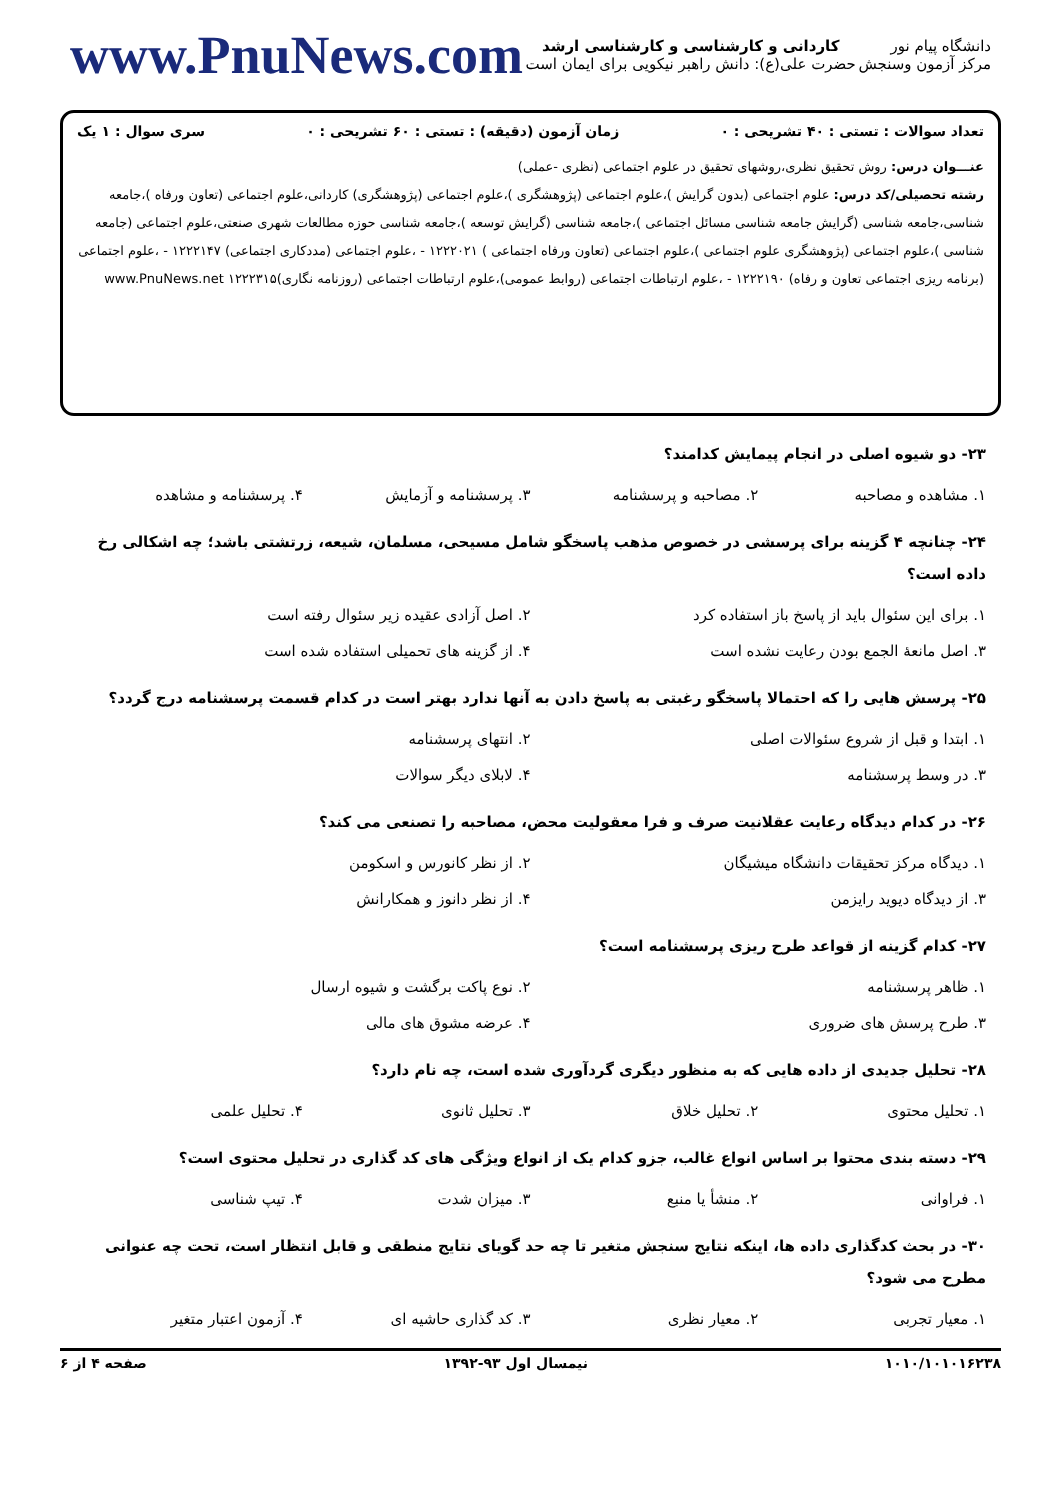دانشگاه پیام نور
مرکز آزمون وسنجش
کاردانی و کارشناسی و کارشناسی ارشد
حضرت علی(ع): دانش راهبر نیکویی برای ایمان است
www.PnuNews.com
تعداد سوالات : تستی : ۴۰ تشریحی : ۰ زمان آزمون (دقیقه) : تستی : ۶۰ تشریحی : ۰ سری سوال : ۱ یک
عنـــوان درس: روش تحقیق نظری،روشهای تحقیق در علوم اجتماعی (نظری -عملی)
رشته تحصیلی/کد درس: علوم اجتماعی (بدون گرایش )،علوم اجتماعی (پژوهشگری )،علوم اجتماعی (پژوهشگری) کاردانی،علوم اجتماعی (تعاون ورفاه )،جامعه شناسی،جامعه شناسی (گرایش جامعه شناسی مسائل اجتماعی )،جامعه شناسی (گرایش توسعه )،جامعه شناسی حوزه مطالعات شهری صنعتی،علوم اجتماعی (جامعه شناسی )،علوم اجتماعی (پژوهشگری علوم اجتماعی )،علوم اجتماعی (تعاون ورفاه اجتماعی ) ۱۲۲۲۰۲۱ - ،علوم اجتماعی (مددکاری اجتماعی) ۱۲۲۲۱۴۷ - ،علوم اجتماعی (برنامه ریزی اجتماعی تعاون و رفاه) ۱۲۲۲۱۹۰ - ،علوم ارتباطات اجتماعی (روابط عمومی)،علوم ارتباطات اجتماعی (روزنامه نگاری)۱۲۲۲۳۱۵ www.PnuNews.net
۲۳- دو شیوه اصلی در انجام پیمایش کدامند؟
۱. مشاهده و مصاحبه ۲. مصاحبه و پرسشنامه ۳. پرسشنامه و آزمایش ۴. پرسشنامه و مشاهده
۲۴- چنانچه ۴ گزینه برای پرسشی در خصوص مذهب پاسخگو شامل مسیحی، مسلمان، شیعه، زرتشتی باشد؛ چه اشکالی رخ داده است؟
۱. برای این سئوال باید از پاسخ باز استفاده کرد ۲. اصل آزادی عقیده زیر سئوال رفته است ۳. اصل مانعهٔ الجمع بودن رعایت نشده است ۴. از گزینه های تحمیلی استفاده شده است
۲۵- پرسش هایی را که احتمالا پاسخگو رغبتی به پاسخ دادن به آنها ندارد بهتر است در کدام قسمت پرسشنامه درج گردد؟
۱. ابتدا و قبل از شروع سئوالات اصلی ۲. انتهای پرسشنامه ۳. در وسط پرسشنامه ۴. لابلای دیگر سوالات
۲۶- در کدام دیدگاه رعایت عقلانیت صرف و فرا معقولیت محض، مصاحبه را تصنعی می کند؟
۱. دیدگاه مرکز تحقیقات دانشگاه میشیگان ۲. از نظر کانورس و اسکومن ۳. از دیدگاه دیوید رایزمن ۴. از نظر دانوز و همکارانش
۲۷- کدام گزینه از قواعد طرح ریزی پرسشنامه است؟
۱. ظاهر پرسشنامه ۲. نوع پاکت برگشت و شیوه ارسال ۳. طرح پرسش های ضروری ۴. عرضه مشوق های مالی
۲۸- تحلیل جدیدی از داده هایی که به منظور دیگری گردآوری شده است، چه نام دارد؟
۱. تحلیل محتوی ۲. تحلیل خلاق ۳. تحلیل ثانوی ۴. تحلیل علمی
۲۹- دسته بندی محتوا بر اساس انواع غالب، جزو کدام یک از انواع ویژگی های کد گذاری در تحلیل محتوی است؟
۱. فراوانی ۲. منشأ یا منبع ۳. میزان شدت ۴. تیپ شناسی
۳۰- در بحث کدگذاری داده ها، اینکه نتایج سنجش متغیر تا چه حد گویای نتایج منطقی و قابل انتظار است، تحت چه عنوانی مطرح می شود؟
۱. معیار تجربی ۲. معیار نظری ۳. کد گذاری حاشیه ای ۴. آزمون اعتبار متغیر
۱۰۱۰/۱۰۱۰۱۶۲۳۸ نیمسال اول ۹۳-۱۳۹۲ صفحه ۴ از ۶